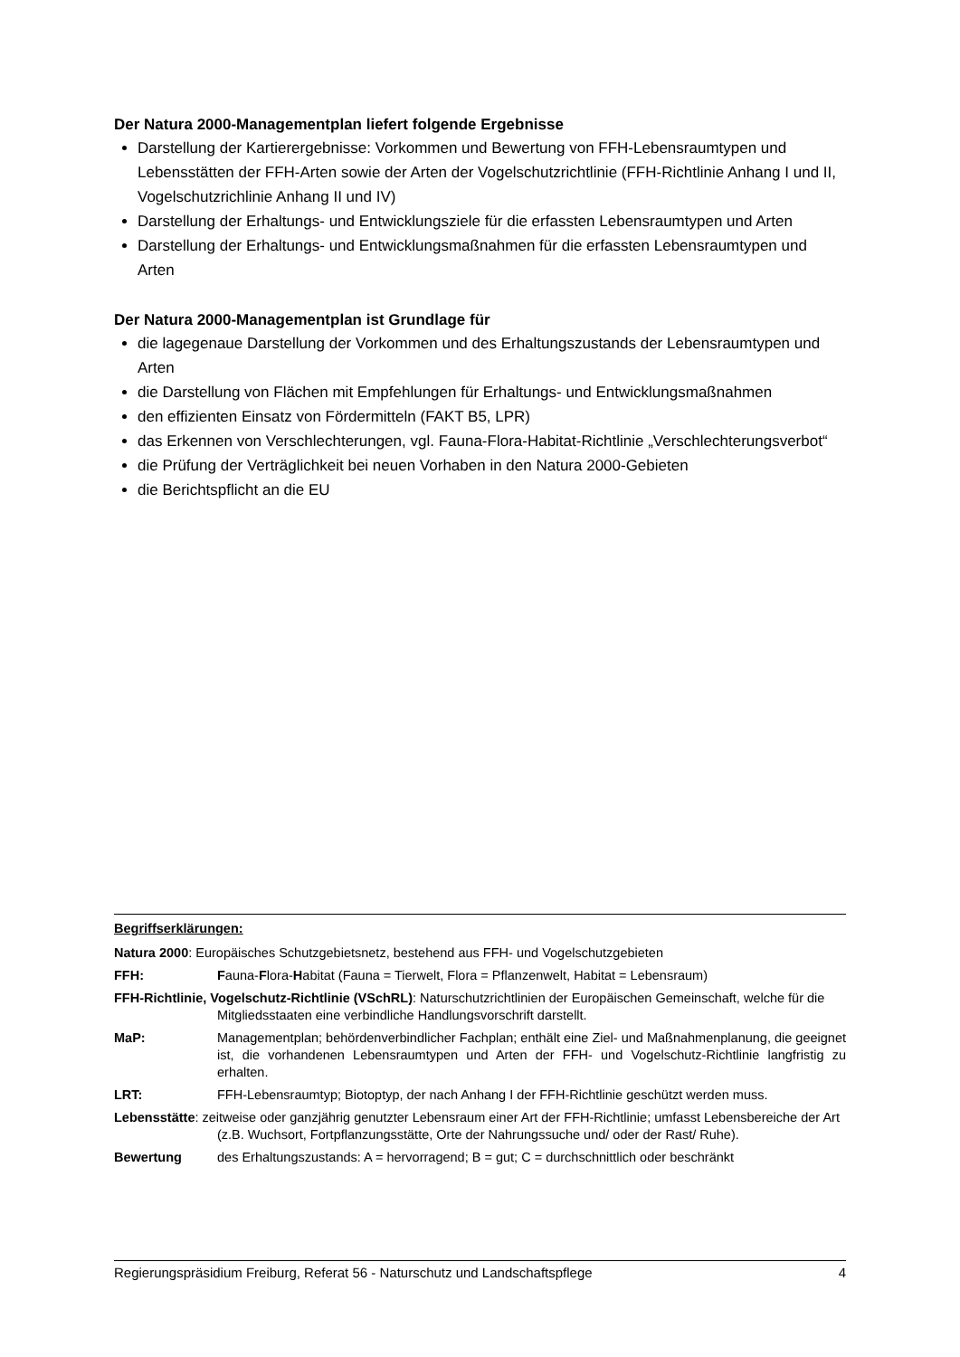Der Natura 2000-Managementplan liefert folgende Ergebnisse
Darstellung der Kartierergebnisse: Vorkommen und Bewertung von FFH-Lebensraumtypen und Lebensstätten der FFH-Arten sowie der Arten der Vogelschutzrichtlinie (FFH-Richtlinie Anhang I und II, Vogelschutzrichlinie Anhang II und IV)
Darstellung der Erhaltungs- und Entwicklungsziele für die erfassten Lebensraumtypen und Arten
Darstellung der Erhaltungs- und Entwicklungsmaßnahmen für die erfassten Lebensraumtypen und Arten
Der Natura 2000-Managementplan ist Grundlage für
die lagegenaue Darstellung der Vorkommen und des Erhaltungszustands der Lebensraumtypen und Arten
die Darstellung von Flächen mit Empfehlungen für Erhaltungs- und Entwicklungsmaßnahmen
den effizienten Einsatz von Fördermitteln (FAKT B5, LPR)
das Erkennen von Verschlechterungen, vgl. Fauna-Flora-Habitat-Richtlinie „Verschlechterungsverbot“
die Prüfung der Verträglichkeit bei neuen Vorhaben in den Natura 2000-Gebieten
die Berichtspflicht an die EU
Begriffserklärungen:
Natura 2000: Europäisches Schutzgebietsnetz, bestehend aus FFH- und Vogelschutzgebieten
FFH: Fauna-Flora-Habitat (Fauna = Tierwelt, Flora = Pflanzenwelt, Habitat = Lebensraum)
FFH-Richtlinie, Vogelschutz-Richtlinie (VSchRL): Naturschutzrichtlinien der Europäischen Gemeinschaft, welche für die Mitgliedsstaaten eine verbindliche Handlungsvorschrift darstellt.
MaP: Managementplan; behördenverbindlicher Fachplan; enthält eine Ziel- und Maßnahmenplanung, die geeignet ist, die vorhandenen Lebensraumtypen und Arten der FFH- und Vogelschutz-Richtlinie langfristig zu erhalten.
LRT: FFH-Lebensraumtyp; Biotoptyp, der nach Anhang I der FFH-Richtlinie geschützt werden muss.
Lebensstätte: zeitweise oder ganzjährig genutzter Lebensraum einer Art der FFH-Richtlinie; umfasst Lebensbereiche der Art (z.B. Wuchsort, Fortpflanzungsstätte, Orte der Nahrungssuche und/ oder der Rast/ Ruhe).
Bewertung des Erhaltungszustands: A = hervorragend; B = gut; C = durchschnittlich oder beschränkt
Regierungspräsidium Freiburg, Referat 56 - Naturschutz und Landschaftspflege 4